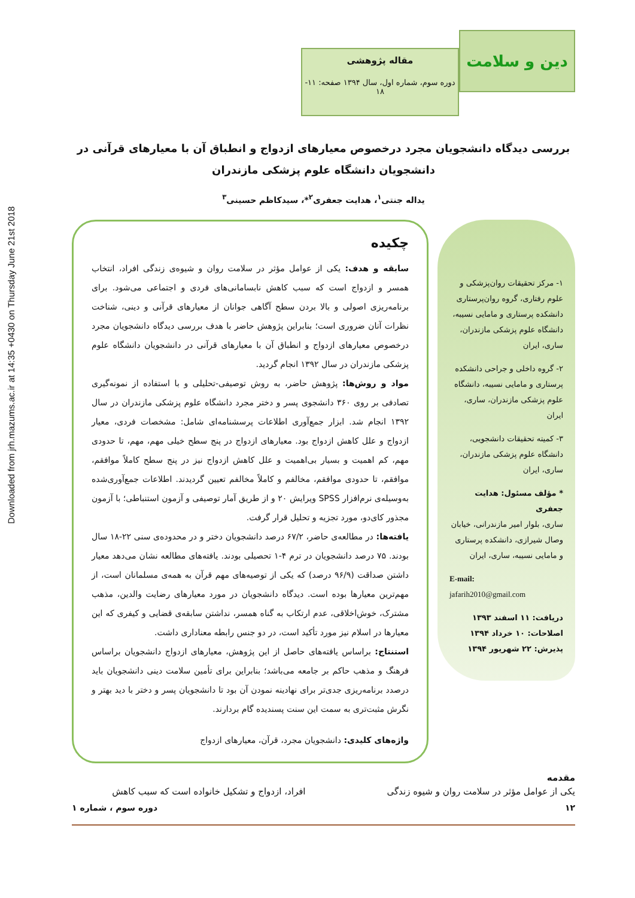Downloaded from jrh.mazums.ac.ir at 14:35 +0430 on Thursday June 21st 2018
دین و سلامت
مقاله پژوهشی
دوره سوم، شماره اول، سال ۱۳۹۴ صفحه: ۱۱- ۱۸
بررسی دیدگاه دانشجویان مجرد درخصوص معیارهای ازدواج و انطباق آن با معیارهای قرآنی در دانشجویان دانشگاه علوم پزشکی مازندران
یداله جنتی<sup>۱</sup>، هدایت جعفری<sup>۲</sup>*، سیدکاظم حسینی<sup>۳</sup>
۱- مرکز تحقیقات روان‌پزشکی و علوم رفتاری، گروه روان‌پرستاری دانشکده پرستاری و مامایی نسیبه، دانشگاه علوم پزشکی مازندران، ساری، ایران
۲- گروه داخلی و جراحی دانشکده پرستاری و مامایی نسیبه، دانشگاه علوم پزشکی مازندران، ساری، ایران
۳- کمیته تحقیقات دانشجویی، دانشگاه علوم پزشکی مازندران، ساری، ایران
* مؤلف مسئول: هدایت جعفری
ساری، بلوار امیر مازندرانی، خیابان وصال شیرازی، دانشکده پرستاری و مامایی نسیبه، ساری، ایران
E-mail:
jafarih2010@gmail.com
دریافت: ۱۱ اسفند ۱۳۹۳
اصلاحات: ۱۰ خرداد ۱۳۹۴
پذیرش: ۲۲ شهریور ۱۳۹۴
چکیده
سابقه و هدف: یکی از عوامل مؤثر در سلامت روان و شیوه‌ی زندگی افراد، انتخاب همسر و ازدواج است که سبب کاهش نابسامانی‌های فردی و اجتماعی می‌شود. برای برنامه‌ریزی اصولی و بالا بردن سطح آگاهی جوانان از معیارهای قرآنی و دینی، شناخت نظرات آنان ضروری است؛ بنابراین پژوهش حاضر با هدف بررسی دیدگاه دانشجویان مجرد درخصوص معیارهای ازدواج و انطباق آن با معیارهای قرآنی در دانشجویان دانشگاه علوم پزشکی مازندران در سال ۱۳۹۲ انجام گردید.
مواد و روش‌ها: پژوهش حاضر، به روش توصیفی-تحلیلی و با استفاده از نمونه‌گیری تصادفی بر روی ۳۶۰ دانشجوی پسر و دختر مجرد دانشگاه علوم پزشکی مازندران در سال ۱۳۹۲ انجام شد. ابزار جمع‌آوری اطلاعات پرسشنامه‌ای شامل: مشخصات فردی، معیار ازدواج و علل کاهش ازدواج بود. معیارهای ازدواج در پنج سطح خیلی مهم، مهم، تا حدودی مهم، کم اهمیت و بسیار بی‌اهمیت و علل کاهش ازدواج نیز در پنج سطح کاملاً موافقم، موافقم، تا حدودی موافقم، مخالفم و کاملاً مخالفم تعیین گردیدند. اطلاعات جمع‌آوری‌شده به‌وسیله‌ی نرم‌افزار SPSS ویرایش ۲۰ و از طریق آمار توصیفی و آزمون استنباطی؛ با آزمون مجذور کای‌دو، مورد تجزیه و تحلیل قرار گرفت.
یافته‌ها: در مطالعه‌ی حاضر، ۶۷/۲ درصد دانشجویان دختر و در محدوده‌ی سنی ۲۲-۱۸ سال بودند. ۷۵ درصد دانشجویان در ترم ۴-۱ تحصیلی بودند. یافته‌های مطالعه نشان می‌دهد معیار داشتن صداقت (۹۶/۹ درصد) که یکی از توصیه‌های مهم قرآن به همه‌ی مسلمانان است، از مهم‌ترین معیارها بوده است. دیدگاه دانشجویان در مورد معیارهای رضایت والدین، مذهب مشترک، خوش‌اخلاقی، عدم ارتکاب به گناه همسر، نداشتن سابقه‌ی قضایی و کیفری که این معیارها در اسلام نیز مورد تأکید است، در دو جنس رابطه معناداری داشت.
استنتاج: براساس یافته‌های حاصل از این پژوهش، معیارهای ازدواج دانشجویان براساس فرهنگ و مذهب حاکم بر جامعه می‌باشد؛ بنابراین برای تأمین سلامت دینی دانشجویان باید درصدد برنامه‌ریزی جدی‌تر برای نهادینه نمودن آن بود تا دانشجویان پسر و دختر با دید بهتر و نگرش مثبت‌تری به سمت این سنت پسندیده گام بردارند.
واژه‌های کلیدی: دانشجویان مجرد، قرآن، معیارهای ازدواج
مقدمه
یکی از عوامل مؤثر در سلامت روان و شیوه زندگی
افراد، ازدواج و تشکیل خانواده است که سبب کاهش
۱۲ دوره سوم ، شماره ۱